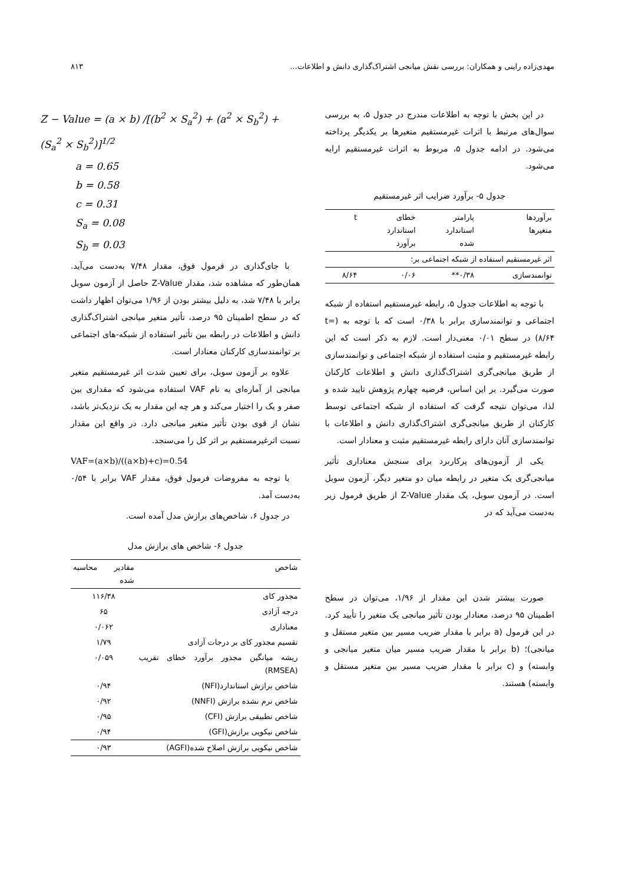مهدی‌زاده راینی و همکاران: بررسی نقش میانجی اشتراک‌گذاری دانش و اطلاعات... ۸۱۳
در این بخش با توجه به اطلاعات مندرج در جدول ۵، به بررسی سوال‌های مرتبط با اثرات غیرمستقیم متغیرها بر یکدیگر پرداخته می‌شود. در ادامه جدول ۵، مربوط به اثرات غیرمستقیم ارایه می‌شود.
جدول ۵- برآورد ضرایب اثر غیرمستقیم
| برآوردها متغیرها | پارامتر استاندارد شده | خطای استاندارد برآورد | t |
| --- | --- | --- | --- |
| اثر غیرمستقیم استفاده از شبکه اجتماعی بر: | | | |
| توانمندسازی | ۰/۳۸** | ۰/۰۶ | ۸/۶۴ |
با توجه به اطلاعات جدول ۵، رابطه غیرمستقیم استفاده از شبکه اجتماعی و توانمندسازی برابر با ۰/۳۸ است که با توجه به (t= ۸/۶۴) در سطح ۰/۰۱ معنی‌دار است. لازم به ذکر است که این رابطه غیرمستقیم و مثبت استفاده از شبکه اجتماعی و توانمندسازی از طریق میانجی‌گری اشتراک‌گذاری دانش و اطلاعات کارکنان صورت می‌گیرد. بر این اساس، فرضیه چهارم پژوهش تایید شده و لذا، می‌توان نتیجه گرفت که استفاده از شبکه اجتماعی توسط کارکنان از طریق میانجی‌گری اشتراک‌گذاری دانش و اطلاعات با توانمندسازی آنان دارای رابطه غیرمستقیم مثبت و معنادار است.
یکی از آزمون‌های پرکاربرد برای سنجش معناداری تأثیر میانجی‌گری یک متغیر در رابطه میان دو متغیر دیگر، آزمون سوبل است. در آزمون سوبل، یک مقدار Z-Value از طریق فرمول زیر به‌دست می‌آید که در
صورت بیشتر شدن این مقدار از ۱/۹۶، می‌توان در سطح اطمینان ۹۵ درصد، معنادار بودن تأثیر میانجی یک متغیر را تأیید کرد. در این فرمول (a برابر با مقدار ضریب مسیر بین متغیر مستقل و میانجی)؛ (b برابر با مقدار ضریب مسیر میان متغیر میانجی و وابسته) و (c برابر با مقدار ضریب مسیر بین متغیر مستقل و وابسته) هستند.
Z − Value = (a × b) /[(b<sup>2</sup> × S<sub>a</sub><sup>2</sup>) + (a<sup>2</sup> × S<sub>b</sub><sup>2</sup>) + (S<sub>a</sub><sup>2</sup> × S<sub>b</sub><sup>2</sup>)]<sup>1/2</sup>
a = 0.65
b = 0.58
c = 0.31
S<sub>a</sub> = 0.08
S<sub>b</sub> = 0.03
با جای‌گذاری در فرمول فوق، مقدار ۷/۴۸ به‌دست می‌آید. همان‌طور که مشاهده شد، مقدار Z-Value حاصل از آزمون سوبل برابر با ۷/۴۸ شد، به دلیل بیشتر بودن از ۱/۹۶ می‌توان اظهار داشت که در سطح اطمینان ۹۵ درصد، تأثیر متغیر میانجی اشتراک‌گذاری دانش و اطلاعات در رابطه بین تأثیر استفاده از شبکه-های اجتماعی بر توانمندسازی کارکنان معنادار است.
علاوه بر آزمون سوبل، برای تعیین شدت اثر غیرمستقیم متغیر میانجی از آماره‌ای به نام VAF استفاده می‌شود که مقداری بین صفر و یک را اختیار می‌کند و هر چه این مقدار به یک نزدیک‌تر باشد، نشان از قوی بودن تأثیر متغیر میانجی دارد. در واقع این مقدار نسبت اثرغیرمستقیم بر اثر کل را می‌سنجد.
VAF=(a×b)/((a×b)+c)=0.54
با توجه به مفروضات فرمول فوق، مقدار VAF برابر با ۰/۵۴ به‌دست آمد.
در جدول ۶، شاخص‌های برازش مدل آمده است.
جدول ۶- شاخص های برازش مدل
| شاخص | مقادیر محاسبه شده |
| --- | --- |
| مجذور کای | ۱۱۶/۳۸ |
| درجه آزادی | ۶۵ |
| معناداری | ۰/۰۶۲ |
| تقسیم مجذور کای بر درجات آزادی | ۱/۷۹ |
| ریشه میانگین مجذور برآورد خطای تقریب (RMSEA) | ۰/۰۵۹ |
| شاخص برازش استاندارد(NFI) | ۰/۹۴ |
| شاخص نرم نشده برازش (NNFI) | ۰/۹۲ |
| شاخص تطبیقی برازش (CFI) | ۰/۹۵ |
| شاخص نیکویی برازش(GFI) | ۰/۹۴ |
| شاخص نیکویی برازش اصلاح شده(AGFI) | ۰/۹۳ |